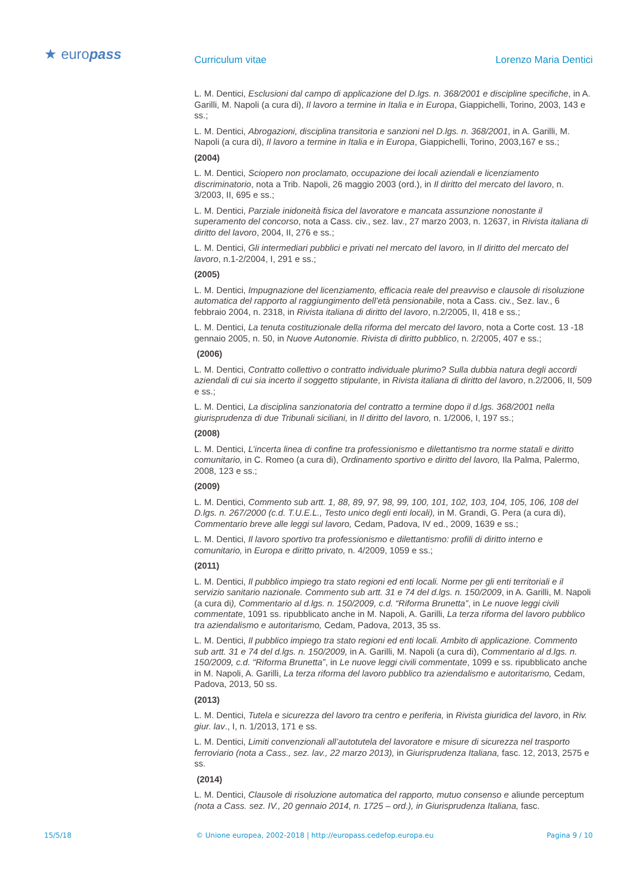★ europass Curriculum vitae Lorenzo Maria Dentici
L. M. Dentici, Esclusioni dal campo di applicazione del D.lgs. n. 368/2001 e discipline specifiche, in A. Garilli, M. Napoli (a cura di), Il lavoro a termine in Italia e in Europa, Giappichelli, Torino, 2003, 143 e ss.;
L. M. Dentici, Abrogazioni, disciplina transitoria e sanzioni nel D.lgs. n. 368/2001, in A. Garilli, M. Napoli (a cura di), Il lavoro a termine in Italia e in Europa, Giappichelli, Torino, 2003,167 e ss.;
(2004)
L. M. Dentici, Sciopero non proclamato, occupazione dei locali aziendali e licenziamento discriminatorio, nota a Trib. Napoli, 26 maggio 2003 (ord.), in Il diritto del mercato del lavoro, n. 3/2003, II, 695 e ss.;
L. M. Dentici, Parziale inidoneità fisica del lavoratore e mancata assunzione nonostante il superamento del concorso, nota a Cass. civ., sez. lav., 27 marzo 2003, n. 12637, in Rivista italiana di diritto del lavoro, 2004, II, 276 e ss.;
L. M. Dentici, Gli intermediari pubblici e privati nel mercato del lavoro, in Il diritto del mercato del lavoro, n.1-2/2004, I, 291 e ss.;
(2005)
L. M. Dentici, Impugnazione del licenziamento, efficacia reale del preavviso e clausole di risoluzione automatica del rapporto al raggiungimento dell’età pensionabile, nota a Cass. civ., Sez. lav., 6 febbraio 2004, n. 2318, in Rivista italiana di diritto del lavoro, n.2/2005, II, 418 e ss.;
L. M. Dentici, La tenuta costituzionale della riforma del mercato del lavoro, nota a Corte cost. 13 -18 gennaio 2005, n. 50, in Nuove Autonomie. Rivista di diritto pubblico, n. 2/2005, 407 e ss.;
(2006)
L. M. Dentici, Contratto collettivo o contratto individuale plurimo? Sulla dubbia natura degli accordi aziendali di cui sia incerto il soggetto stipulante, in Rivista italiana di diritto del lavoro, n.2/2006, II, 509 e ss.;
L. M. Dentici, La disciplina sanzionatoria del contratto a termine dopo il d.lgs. 368/2001 nella giurisprudenza di due Tribunali siciliani, in Il diritto del lavoro, n. 1/2006, I, 197 ss.;
(2008)
L. M. Dentici, L’incerta linea di confine tra professionismo e dilettantismo tra norme statali e diritto comunitario, in C. Romeo (a cura di), Ordinamento sportivo e diritto del lavoro, Ila Palma, Palermo, 2008, 123 e ss.;
(2009)
L. M. Dentici, Commento sub artt. 1, 88, 89, 97, 98, 99, 100, 101, 102, 103, 104, 105, 106, 108 del D.lgs. n. 267/2000 (c.d. T.U.E.L., Testo unico degli enti locali), in M. Grandi, G. Pera (a cura di), Commentario breve alle leggi sul lavoro, Cedam, Padova, IV ed., 2009, 1639 e ss.;
L. M. Dentici, Il lavoro sportivo tra professionismo e dilettantismo: profili di diritto interno e comunitario, in Europa e diritto privato, n. 4/2009, 1059 e ss.;
(2011)
L. M. Dentici, Il pubblico impiego tra stato regioni ed enti locali. Norme per gli enti territoriali e il servizio sanitario nazionale. Commento sub artt. 31 e 74 del d.lgs. n. 150/2009, in A. Garilli, M. Napoli (a cura di), Commentario al d.lgs. n. 150/2009, c.d. “Riforma Brunetta”, in Le nuove leggi civili commentate, 1091 ss. ripubblicato anche in M. Napoli, A. Garilli, La terza riforma del lavoro pubblico tra aziendalismo e autoritarismo, Cedam, Padova, 2013, 35 ss.
L. M. Dentici, Il pubblico impiego tra stato regioni ed enti locali. Ambito di applicazione. Commento sub artt. 31 e 74 del d.lgs. n. 150/2009, in A. Garilli, M. Napoli (a cura di), Commentario al d.lgs. n. 150/2009, c.d. “Riforma Brunetta”, in Le nuove leggi civili commentate, 1099 e ss. ripubblicato anche in M. Napoli, A. Garilli, La terza riforma del lavoro pubblico tra aziendalismo e autoritarismo, Cedam, Padova, 2013, 50 ss.
(2013)
L. M. Dentici, Tutela e sicurezza del lavoro tra centro e periferia, in Rivista giuridica del lavoro, in Riv. giur. lav., I, n. 1/2013, 171 e ss.
L. M. Dentici, Limiti convenzionali all’autotutela del lavoratore e misure di sicurezza nel trasporto ferroviario (nota a Cass., sez. lav., 22 marzo 2013), in Giurisprudenza Italiana, fasc. 12, 2013, 2575 e ss.
(2014)
L. M. Dentici, Clausole di risoluzione automatica del rapporto, mutuo consenso e aliunde perceptum (nota a Cass. sez. IV., 20 gennaio 2014, n. 1725 – ord.), in Giurisprudenza Italiana, fasc.
15/5/18 © Unione europea, 2002-2018 | http://europass.cedefop.europa.eu Pagina 9 / 10